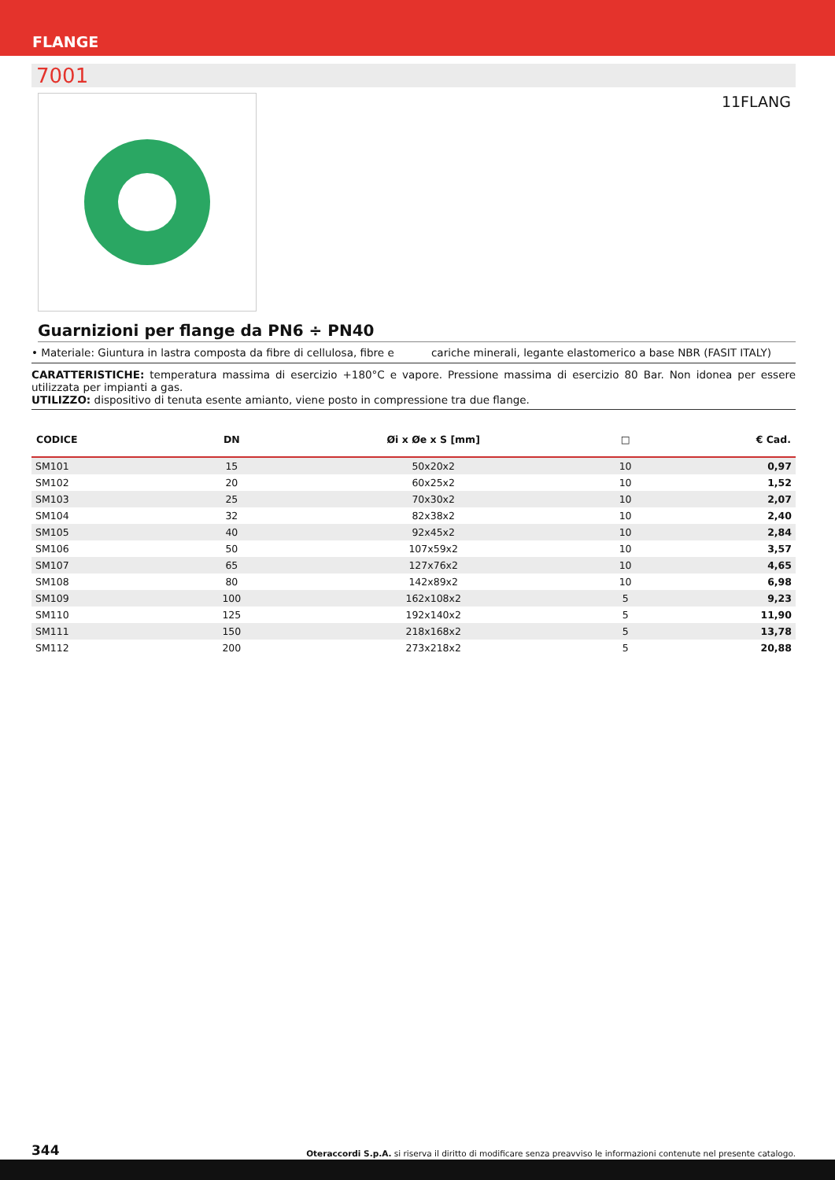FLANGE
7001
11FLANG
Guarnizioni per flange da PN6 ÷ PN40
• Materiale: Giuntura in lastra composta da fibre di cellulosa, fibre e cariche minerali, legante elastomerico a base NBR (FASIT ITALY)
CARATTERISTICHE: temperatura massima di esercizio +180°C e vapore. Pressione massima di esercizio 80 Bar. Non idonea per essere utilizzata per impianti a gas.
UTILIZZO: dispositivo di tenuta esente amianto, viene posto in compressione tra due flange.
| CODICE | DN | Øi x Øe x S [mm] | □ | € Cad. |
| --- | --- | --- | --- | --- |
| SM101 | 15 | 50x20x2 | 10 | 0,97 |
| SM102 | 20 | 60x25x2 | 10 | 1,52 |
| SM103 | 25 | 70x30x2 | 10 | 2,07 |
| SM104 | 32 | 82x38x2 | 10 | 2,40 |
| SM105 | 40 | 92x45x2 | 10 | 2,84 |
| SM106 | 50 | 107x59x2 | 10 | 3,57 |
| SM107 | 65 | 127x76x2 | 10 | 4,65 |
| SM108 | 80 | 142x89x2 | 10 | 6,98 |
| SM109 | 100 | 162x108x2 | 5 | 9,23 |
| SM110 | 125 | 192x140x2 | 5 | 11,90 |
| SM111 | 150 | 218x168x2 | 5 | 13,78 |
| SM112 | 200 | 273x218x2 | 5 | 20,88 |
344 Oteraccordi S.p.A. si riserva il diritto di modificare senza preavviso le informazioni contenute nel presente catalogo.